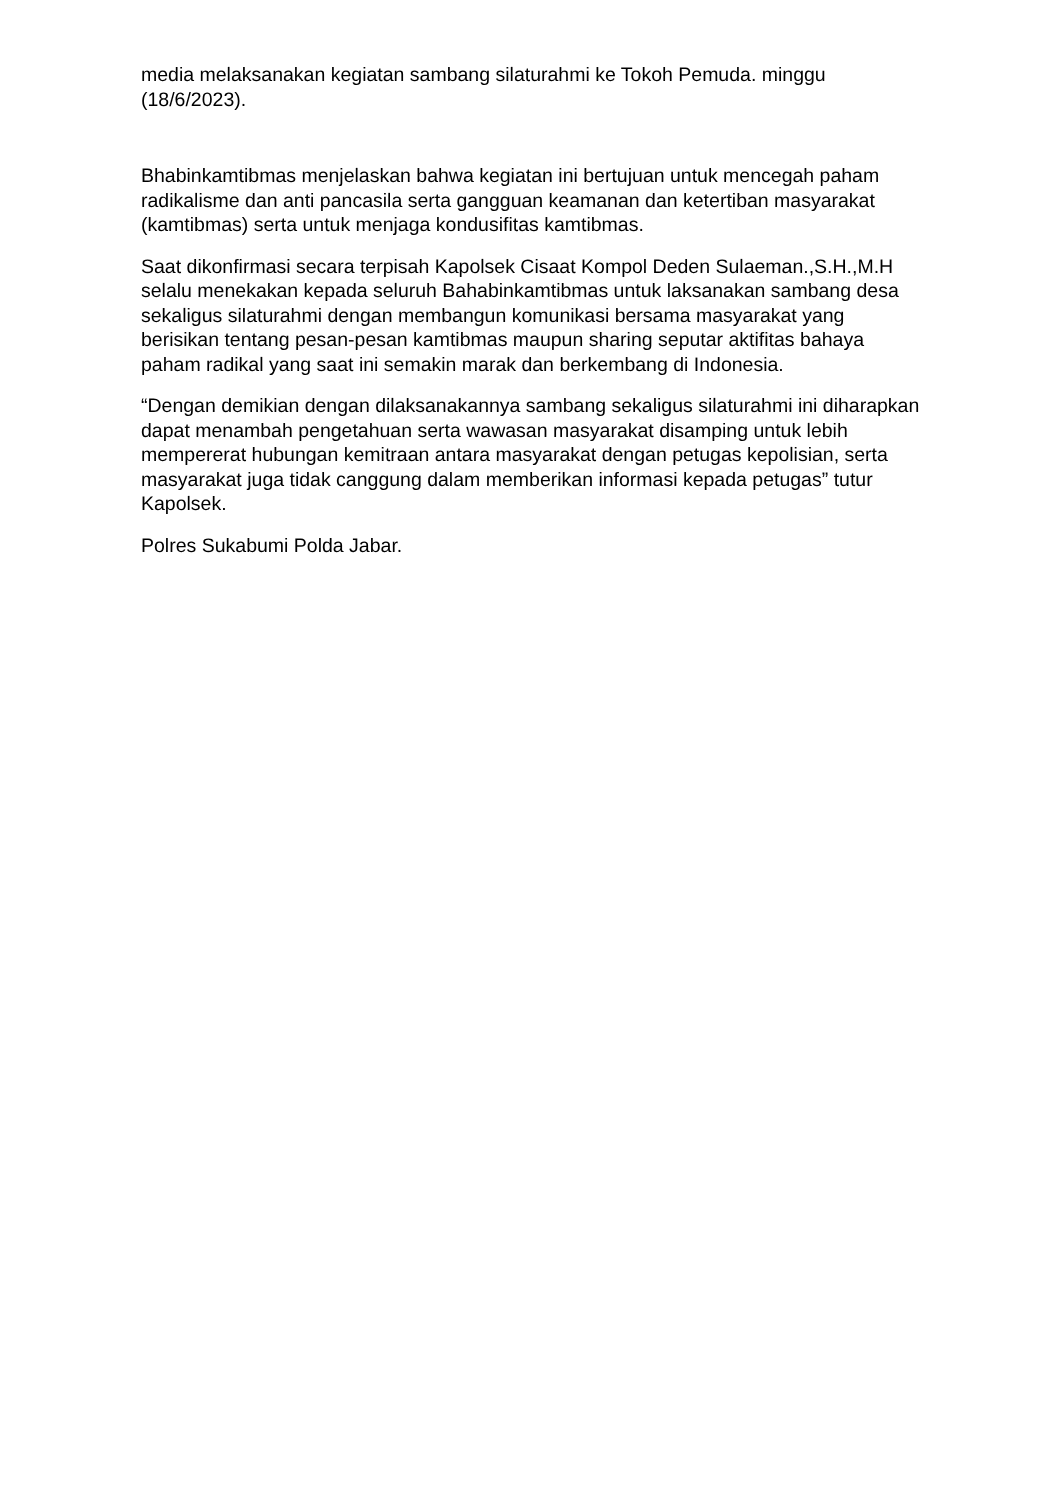media melaksanakan kegiatan sambang silaturahmi ke Tokoh Pemuda. minggu (18/6/2023).
Bhabinkamtibmas menjelaskan bahwa kegiatan ini bertujuan untuk mencegah paham radikalisme dan anti pancasila serta gangguan keamanan dan ketertiban masyarakat (kamtibmas) serta untuk menjaga kondusifitas kamtibmas.
Saat dikonfirmasi secara terpisah Kapolsek Cisaat Kompol Deden Sulaeman.,S.H.,M.H selalu menekakan kepada seluruh Bahabinkamtibmas untuk laksanakan sambang desa sekaligus silaturahmi dengan membangun komunikasi bersama masyarakat yang berisikan tentang pesan-pesan kamtibmas maupun sharing seputar aktifitas bahaya paham radikal yang saat ini semakin marak dan berkembang di Indonesia.
“Dengan demikian dengan dilaksanakannya sambang sekaligus silaturahmi ini diharapkan dapat menambah pengetahuan serta wawasan masyarakat disamping untuk lebih mempererat hubungan kemitraan antara masyarakat dengan petugas kepolisian, serta masyarakat juga tidak canggung dalam memberikan informasi kepada petugas” tutur Kapolsek.
Polres Sukabumi Polda Jabar.